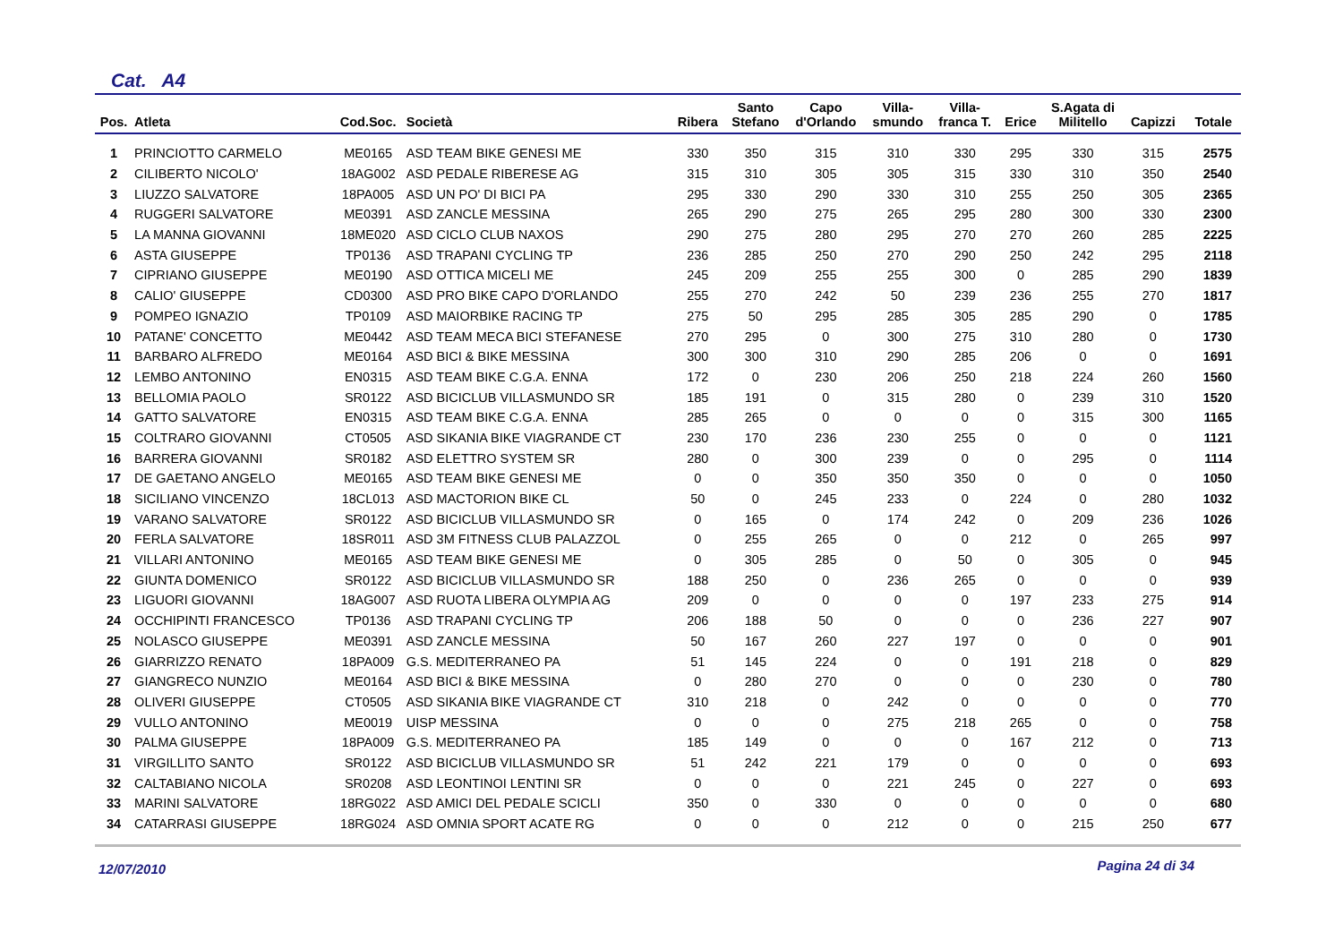Cat. A4
| Pos. | Atleta | Cod.Soc. | Società | Ribera | Santo Stefano | Capo d'Orlando | Villa- smundo | Villa- franca T. | Erice | S.Agata di Militello | Capizzi | Totale |
| --- | --- | --- | --- | --- | --- | --- | --- | --- | --- | --- | --- | --- |
| 1 | PRINCIOTTO CARMELO | ME0165 | ASD TEAM BIKE GENESI ME | 330 | 350 | 315 | 310 | 330 | 295 | 330 | 315 | 2575 |
| 2 | CILIBERTO NICOLO' | 18AG002 | ASD PEDALE RIBERESE AG | 315 | 310 | 305 | 305 | 315 | 330 | 310 | 350 | 2540 |
| 3 | LIUZZO SALVATORE | 18PA005 | ASD UN PO' DI BICI PA | 295 | 330 | 290 | 330 | 310 | 255 | 250 | 305 | 2365 |
| 4 | RUGGERI SALVATORE | ME0391 | ASD ZANCLE MESSINA | 265 | 290 | 275 | 265 | 295 | 280 | 300 | 330 | 2300 |
| 5 | LA MANNA GIOVANNI | 18ME020 | ASD CICLO CLUB NAXOS | 290 | 275 | 280 | 295 | 270 | 270 | 260 | 285 | 2225 |
| 6 | ASTA GIUSEPPE | TP0136 | ASD TRAPANI CYCLING TP | 236 | 285 | 250 | 270 | 290 | 250 | 242 | 295 | 2118 |
| 7 | CIPRIANO GIUSEPPE | ME0190 | ASD OTTICA MICELI ME | 245 | 209 | 255 | 255 | 300 | 0 | 285 | 290 | 1839 |
| 8 | CALIO' GIUSEPPE | CD0300 | ASD PRO BIKE CAPO D'ORLANDO | 255 | 270 | 242 | 50 | 239 | 236 | 255 | 270 | 1817 |
| 9 | POMPEO IGNAZIO | TP0109 | ASD MAIORBIKE RACING TP | 275 | 50 | 295 | 285 | 305 | 285 | 290 | 0 | 1785 |
| 10 | PATANE' CONCETTO | ME0442 | ASD TEAM MECA BICI STEFANESE | 270 | 295 | 0 | 300 | 275 | 310 | 280 | 0 | 1730 |
| 11 | BARBARO ALFREDO | ME0164 | ASD BICI & BIKE MESSINA | 300 | 300 | 310 | 290 | 285 | 206 | 0 | 0 | 1691 |
| 12 | LEMBO ANTONINO | EN0315 | ASD TEAM BIKE C.G.A. ENNA | 172 | 0 | 230 | 206 | 250 | 218 | 224 | 260 | 1560 |
| 13 | BELLOMIA PAOLO | SR0122 | ASD BICICLUB VILLASMUNDO SR | 185 | 191 | 0 | 315 | 280 | 0 | 239 | 310 | 1520 |
| 14 | GATTO SALVATORE | EN0315 | ASD TEAM BIKE C.G.A. ENNA | 285 | 265 | 0 | 0 | 0 | 0 | 315 | 300 | 1165 |
| 15 | COLTRARO GIOVANNI | CT0505 | ASD SIKANIA BIKE VIAGRANDE CT | 230 | 170 | 236 | 230 | 255 | 0 | 0 | 0 | 1121 |
| 16 | BARRERA GIOVANNI | SR0182 | ASD ELETTRO SYSTEM SR | 280 | 0 | 300 | 239 | 0 | 0 | 295 | 0 | 1114 |
| 17 | DE GAETANO ANGELO | ME0165 | ASD TEAM BIKE GENESI ME | 0 | 0 | 350 | 350 | 350 | 0 | 0 | 0 | 1050 |
| 18 | SICILIANO VINCENZO | 18CL013 | ASD MACTORION BIKE CL | 50 | 0 | 245 | 233 | 0 | 224 | 0 | 280 | 1032 |
| 19 | VARANO SALVATORE | SR0122 | ASD BICICLUB VILLASMUNDO SR | 0 | 165 | 0 | 174 | 242 | 0 | 209 | 236 | 1026 |
| 20 | FERLA SALVATORE | 18SR011 | ASD 3M FITNESS CLUB PALAZZOL | 0 | 255 | 265 | 0 | 0 | 212 | 0 | 265 | 997 |
| 21 | VILLARI ANTONINO | ME0165 | ASD TEAM BIKE GENESI ME | 0 | 305 | 285 | 0 | 50 | 0 | 305 | 0 | 945 |
| 22 | GIUNTA DOMENICO | SR0122 | ASD BICICLUB VILLASMUNDO SR | 188 | 250 | 0 | 236 | 265 | 0 | 0 | 0 | 939 |
| 23 | LIGUORI GIOVANNI | 18AG007 | ASD RUOTA LIBERA OLYMPIA AG | 209 | 0 | 0 | 0 | 0 | 197 | 233 | 275 | 914 |
| 24 | OCCHIPINTI FRANCESCO | TP0136 | ASD TRAPANI CYCLING TP | 206 | 188 | 50 | 0 | 0 | 0 | 236 | 227 | 907 |
| 25 | NOLASCO GIUSEPPE | ME0391 | ASD ZANCLE MESSINA | 50 | 167 | 260 | 227 | 197 | 0 | 0 | 0 | 901 |
| 26 | GIARRIZZO RENATO | 18PA009 | G.S. MEDITERRANEO PA | 51 | 145 | 224 | 0 | 0 | 191 | 218 | 0 | 829 |
| 27 | GIANGRECO NUNZIO | ME0164 | ASD BICI & BIKE MESSINA | 0 | 280 | 270 | 0 | 0 | 0 | 230 | 0 | 780 |
| 28 | OLIVERI GIUSEPPE | CT0505 | ASD SIKANIA BIKE VIAGRANDE CT | 310 | 218 | 0 | 242 | 0 | 0 | 0 | 0 | 770 |
| 29 | VULLO ANTONINO | ME0019 | UISP MESSINA | 0 | 0 | 0 | 275 | 218 | 265 | 0 | 0 | 758 |
| 30 | PALMA GIUSEPPE | 18PA009 | G.S. MEDITERRANEO PA | 185 | 149 | 0 | 0 | 0 | 167 | 212 | 0 | 713 |
| 31 | VIRGILLITO SANTO | SR0122 | ASD BICICLUB VILLASMUNDO SR | 51 | 242 | 221 | 179 | 0 | 0 | 0 | 0 | 693 |
| 32 | CALTABIANO NICOLA | SR0208 | ASD LEONTINOI LENTINI SR | 0 | 0 | 0 | 221 | 245 | 0 | 227 | 0 | 693 |
| 33 | MARINI SALVATORE | 18RG022 | ASD AMICI DEL PEDALE SCICLI | 350 | 0 | 330 | 0 | 0 | 0 | 0 | 0 | 680 |
| 34 | CATARRASI GIUSEPPE | 18RG024 | ASD OMNIA SPORT ACATE RG | 0 | 0 | 0 | 212 | 0 | 0 | 215 | 250 | 677 |
12/07/2010 Pagina 24 di 34